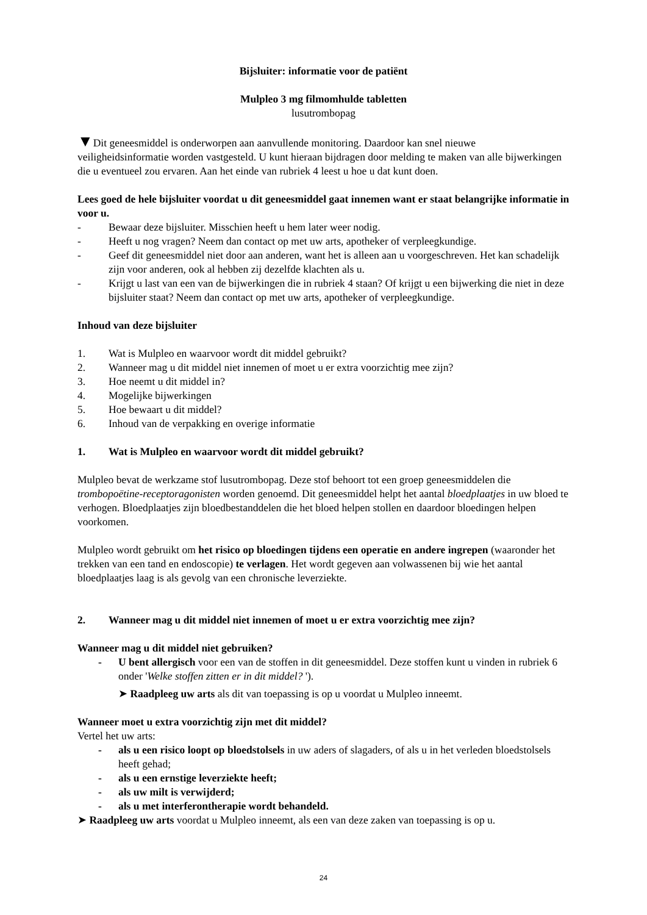Bijsluiter: informatie voor de patiënt
Mulpleo 3 mg filmomhulde tabletten
lusutrombopag
▼Dit geneesmiddel is onderworpen aan aanvullende monitoring. Daardoor kan snel nieuwe veiligheidsinformatie worden vastgesteld. U kunt hieraan bijdragen door melding te maken van alle bijwerkingen die u eventueel zou ervaren. Aan het einde van rubriek 4 leest u hoe u dat kunt doen.
Lees goed de hele bijsluiter voordat u dit geneesmiddel gaat innemen want er staat belangrijke informatie in voor u.
- Bewaar deze bijsluiter. Misschien heeft u hem later weer nodig.
- Heeft u nog vragen? Neem dan contact op met uw arts, apotheker of verpleegkundige.
- Geef dit geneesmiddel niet door aan anderen, want het is alleen aan u voorgeschreven. Het kan schadelijk zijn voor anderen, ook al hebben zij dezelfde klachten als u.
- Krijgt u last van een van de bijwerkingen die in rubriek 4 staan? Of krijgt u een bijwerking die niet in deze bijsluiter staat? Neem dan contact op met uw arts, apotheker of verpleegkundige.
Inhoud van deze bijsluiter
1. Wat is Mulpleo en waarvoor wordt dit middel gebruikt?
2. Wanneer mag u dit middel niet innemen of moet u er extra voorzichtig mee zijn?
3. Hoe neemt u dit middel in?
4. Mogelijke bijwerkingen
5. Hoe bewaart u dit middel?
6. Inhoud van de verpakking en overige informatie
1. Wat is Mulpleo en waarvoor wordt dit middel gebruikt?
Mulpleo bevat de werkzame stof lusutrombopag. Deze stof behoort tot een groep geneesmiddelen die trombopoëtine-receptoragonisten worden genoemd. Dit geneesmiddel helpt het aantal bloedplaatjes in uw bloed te verhogen. Bloedplaatjes zijn bloedbestanddelen die het bloed helpen stollen en daardoor bloedingen helpen voorkomen.
Mulpleo wordt gebruikt om het risico op bloedingen tijdens een operatie en andere ingrepen (waaronder het trekken van een tand en endoscopie) te verlagen. Het wordt gegeven aan volwassenen bij wie het aantal bloedplaatjes laag is als gevolg van een chronische leverziekte.
2. Wanneer mag u dit middel niet innemen of moet u er extra voorzichtig mee zijn?
Wanneer mag u dit middel niet gebruiken?
- U bent allergisch voor een van de stoffen in dit geneesmiddel. Deze stoffen kunt u vinden in rubriek 6 onder 'Welke stoffen zitten er in dit middel? ').
➤ Raadpleeg uw arts als dit van toepassing is op u voordat u Mulpleo inneemt.
Wanneer moet u extra voorzichtig zijn met dit middel?
Vertel het uw arts:
- als u een risico loopt op bloedstolsels in uw aders of slagaders, of als u in het verleden bloedstolsels heeft gehad;
- als u een ernstige leverziekte heeft;
- als uw milt is verwijderd;
- als u met interferontherapie wordt behandeld.
➤ Raadpleeg uw arts voordat u Mulpleo inneemt, als een van deze zaken van toepassing is op u.
24